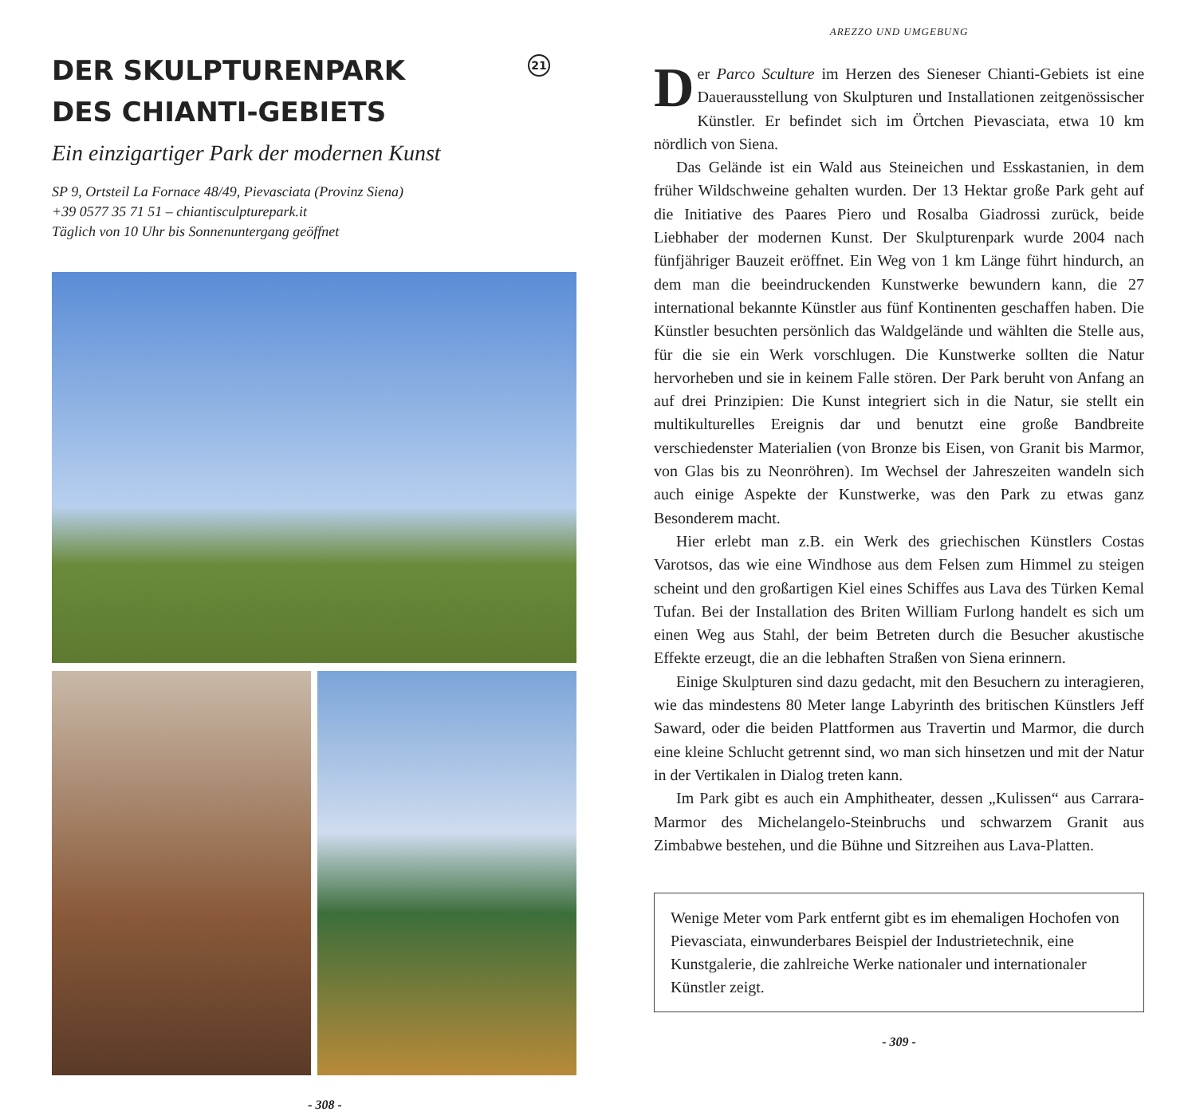DER SKULPTURENPARK
DES CHIANTI-GEBIETS 21
Ein einzigartiger Park der modernen Kunst
SP 9, Ortsteil La Fornace 48/49, Pievasciata (Provinz Siena)
+39 0577 35 71 51 – chiantisculpturepark.it
Täglich von 10 Uhr bis Sonnenuntergang geöffnet
- 308 -
AREZZO UND UMGEBUNG
Der Parco Sculture im Herzen des Sieneser Chianti-Gebiets ist eine Dauerausstellung von Skulpturen und Installationen zeitgenössischer Künstler. Er befindet sich im Örtchen Pievasciata, etwa 10 km nördlich von Siena.
Das Gelände ist ein Wald aus Steineichen und Esskastanien, in dem früher Wildschweine gehalten wurden. Der 13 Hektar große Park geht auf die Initiative des Paares Piero und Rosalba Giadrossi zurück, beide Liebhaber der modernen Kunst. Der Skulpturenpark wurde 2004 nach fünfjähriger Bauzeit eröffnet. Ein Weg von 1 km Länge führt hindurch, an dem man die beeindruckenden Kunstwerke bewundern kann, die 27 international bekannte Künstler aus fünf Kontinenten geschaffen haben. Die Künstler besuchten persönlich das Waldgelände und wählten die Stelle aus, für die sie ein Werk vorschlugen. Die Kunstwerke sollten die Natur hervorheben und sie in keinem Falle stören. Der Park beruht von Anfang an auf drei Prinzipien: Die Kunst integriert sich in die Natur, sie stellt ein multikulturelles Ereignis dar und benutzt eine große Bandbreite verschiedenster Materialien (von Bronze bis Eisen, von Granit bis Marmor, von Glas bis zu Neonröhren). Im Wechsel der Jahreszeiten wandeln sich auch einige Aspekte der Kunstwerke, was den Park zu etwas ganz Besonderem macht.
Hier erlebt man z.B. ein Werk des griechischen Künstlers Costas Varotsos, das wie eine Windhose aus dem Felsen zum Himmel zu steigen scheint und den großartigen Kiel eines Schiffes aus Lava des Türken Kemal Tufan. Bei der Installation des Briten William Furlong handelt es sich um einen Weg aus Stahl, der beim Betreten durch die Besucher akustische Effekte erzeugt, die an die lebhaften Straßen von Siena erinnern.
Einige Skulpturen sind dazu gedacht, mit den Besuchern zu interagieren, wie das mindestens 80 Meter lange Labyrinth des britischen Künstlers Jeff Saward, oder die beiden Plattformen aus Travertin und Marmor, die durch eine kleine Schlucht getrennt sind, wo man sich hinsetzen und mit der Natur in der Vertikalen in Dialog treten kann.
Im Park gibt es auch ein Amphitheater, dessen „Kulissen“ aus Carrara-Marmor des Michelangelo-Steinbruchs und schwarzem Granit aus Zimbabwe bestehen, und die Bühne und Sitzreihen aus Lava-Platten.
Wenige Meter vom Park entfernt gibt es im ehemaligen Hochofen von Pievasciata, einwunderbares Beispiel der Industrietechnik, eine Kunstgalerie, die zahlreiche Werke nationaler und internationaler Künstler zeigt.
- 309 -